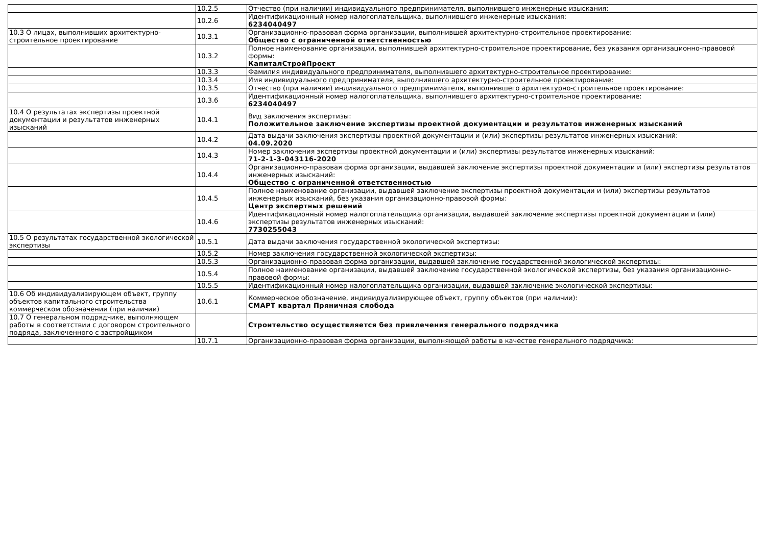| | 10.2.5 | Отчество (при наличии) индивидуального предпринимателя, выполнившего инженерные изыскания: |
| | 10.2.6 | Идентификационный номер налогоплательщика, выполнившего инженерные изыскания: 6234040497 |
| 10.3 О лицах, выполнивших архитектурно-строительное проектирование | 10.3.1 | Организационно-правовая форма организации, выполнившей архитектурно-строительное проектирование: Общество с ограниченной ответственностью |
| | 10.3.2 | Полное наименование организации, выполнившей архитектурно-строительное проектирование, без указания организационно-правовой формы: КапиталСтройПроект |
| | 10.3.3 | Фамилия индивидуального предпринимателя, выполнившего архитектурно-строительное проектирование: |
| | 10.3.4 | Имя индивидуального предпринимателя, выполнившего архитектурно-строительное проектирование: |
| | 10.3.5 | Отчество (при наличии) индивидуального предпринимателя, выполнившего архитектурно-строительное проектирование: |
| | 10.3.6 | Идентификационный номер налогоплательщика, выполнившего архитектурно-строительное проектирование: 6234040497 |
| 10.4 О результатах экспертизы проектной документации и результатов инженерных изысканий | 10.4.1 | Вид заключения экспертизы: Положительное заключение экспертизы проектной документации и результатов инженерных изысканий |
| | 10.4.2 | Дата выдачи заключения экспертизы проектной документации и (или) экспертизы результатов инженерных изысканий: 04.09.2020 |
| | 10.4.3 | Номер заключения экспертизы проектной документации и (или) экспертизы результатов инженерных изысканий: 71-2-1-3-043116-2020 |
| | 10.4.4 | Организационно-правовая форма организации, выдавшей заключение экспертизы проектной документации и (или) экспертизы результатов инженерных изысканий: Общество с ограниченной ответственностью |
| | 10.4.5 | Полное наименование организации, выдавшей заключение экспертизы проектной документации и (или) экспертизы результатов инженерных изысканий, без указания организационно-правовой формы: Центр экспертных решений |
| | 10.4.6 | Идентификационный номер налогоплательщика организации, выдавшей заключение экспертизы проектной документации и (или) экспертизы результатов инженерных изысканий: 7730255043 |
| 10.5 О результатах государственной экологической экспертизы | 10.5.1 | Дата выдачи заключения государственной экологической экспертизы: |
| | 10.5.2 | Номер заключения государственной экологической экспертизы: |
| | 10.5.3 | Организационно-правовая форма организации, выдавшей заключение государственной экологической экспертизы: |
| | 10.5.4 | Полное наименование организации, выдавшей заключение государственной экологической экспертизы, без указания организационно-правовой формы: |
| | 10.5.5 | Идентификационный номер налогоплательщика организации, выдавшей заключение экологической экспертизы: |
| 10.6 Об индивидуализирующем объект, группу объектов капитального строительства коммерческом обозначении (при наличии) | 10.6.1 | Коммерческое обозначение, индивидуализирующее объект, группу объектов (при наличии): СМАРТ квартал Пряничная слобода |
| 10.7 О генеральном подрядчике, выполняющем работы в соответствии с договором строительного подряда, заключенного с застройщиком | | Строительство осуществляется без привлечения генерального подрядчика |
| | 10.7.1 | Организационно-правовая форма организации, выполняющей работы в качестве генерального подрядчика: |